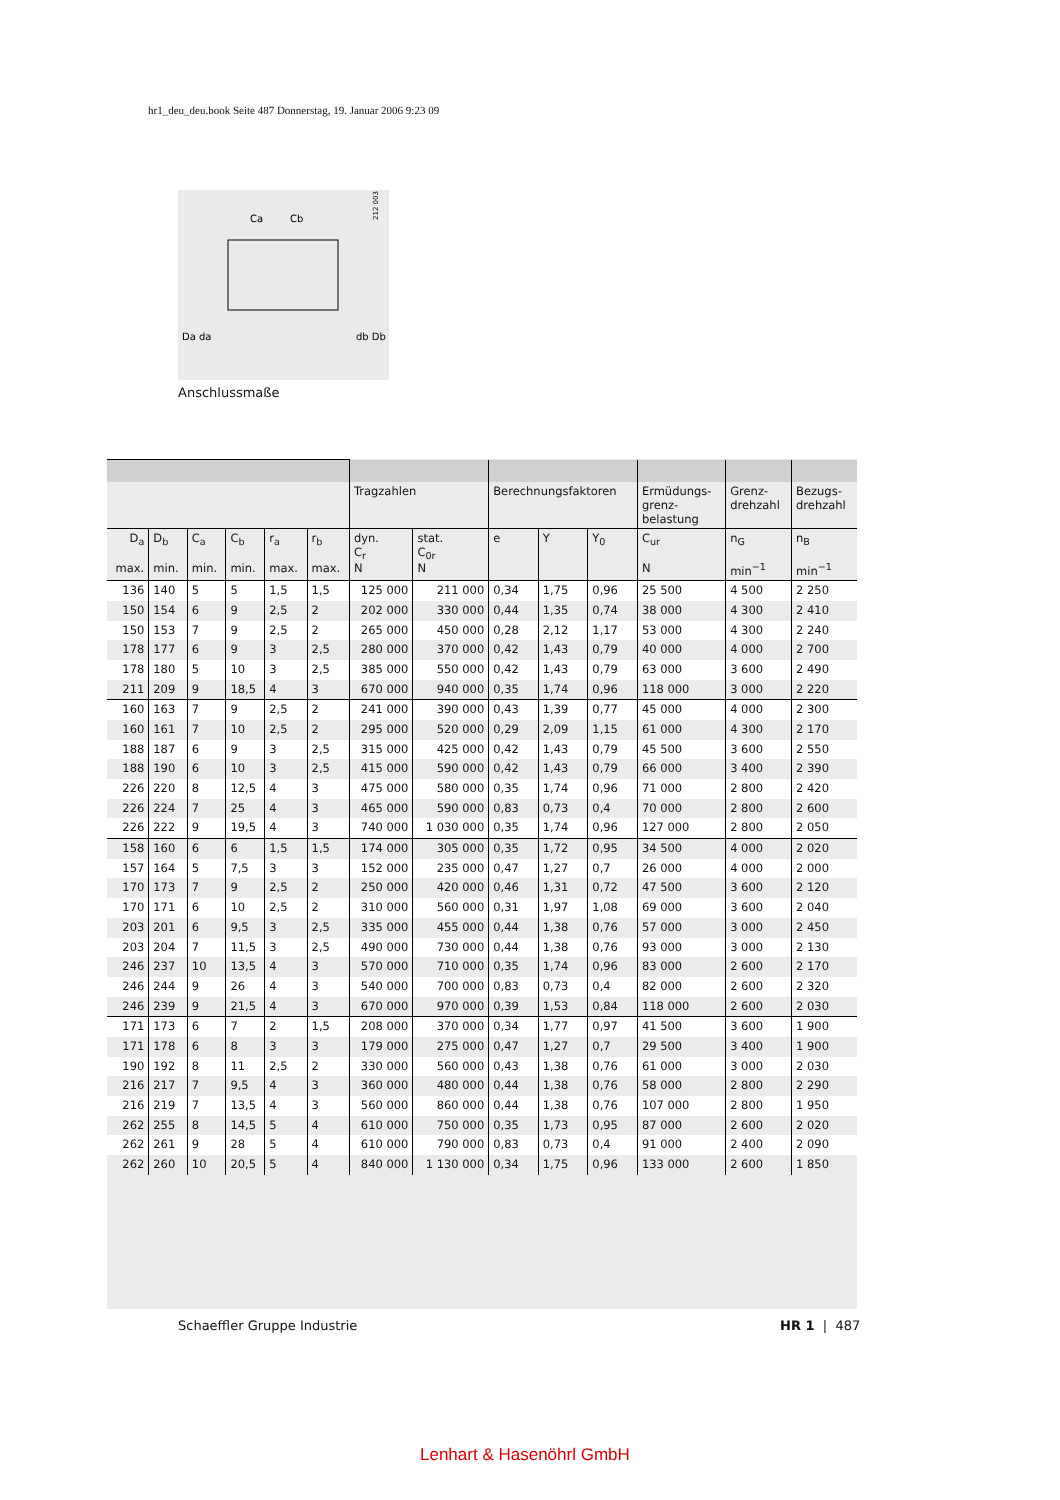hr1_deu_deu.book Seite 487 Donnerstag, 19. Januar 2006 9:23 09
Ca
Cb
Da da
db Db
212 003
Anschlussmaße
| | | | | | | Tragzahlen | | Berechnungsfaktoren | | | Ermüdungs- grenz- belastung | Grenz- drehzahl | Bezugs- drehzahl |
| --- | --- | --- | --- | --- | --- | --- | --- | --- | --- | --- | --- | --- | --- |
| D<sub>a</sub> max. | D<sub>b</sub> min. | C<sub>a</sub> min. | C<sub>b</sub> min. | r<sub>a</sub> max. | r<sub>b</sub> max. | dyn. C<sub>r</sub> N | stat. C<sub>0r</sub> N | e | Y | Y<sub>0</sub> | C<sub>ur</sub> N | n<sub>G</sub> min<sup>−1</sup> | n<sub>B</sub> min<sup>−1</sup> |
| 136 | 140 | 5 | 5 | 1,5 | 1,5 | 125 000 | 211 000 | 0,34 | 1,75 | 0,96 | 25 500 | 4 500 | 2 250 |
| 150 | 154 | 6 | 9 | 2,5 | 2 | 202 000 | 330 000 | 0,44 | 1,35 | 0,74 | 38 000 | 4 300 | 2 410 |
| 150 | 153 | 7 | 9 | 2,5 | 2 | 265 000 | 450 000 | 0,28 | 2,12 | 1,17 | 53 000 | 4 300 | 2 240 |
| 178 | 177 | 6 | 9 | 3 | 2,5 | 280 000 | 370 000 | 0,42 | 1,43 | 0,79 | 40 000 | 4 000 | 2 700 |
| 178 | 180 | 5 | 10 | 3 | 2,5 | 385 000 | 550 000 | 0,42 | 1,43 | 0,79 | 63 000 | 3 600 | 2 490 |
| 211 | 209 | 9 | 18,5 | 4 | 3 | 670 000 | 940 000 | 0,35 | 1,74 | 0,96 | 118 000 | 3 000 | 2 220 |
| 160 | 163 | 7 | 9 | 2,5 | 2 | 241 000 | 390 000 | 0,43 | 1,39 | 0,77 | 45 000 | 4 000 | 2 300 |
| 160 | 161 | 7 | 10 | 2,5 | 2 | 295 000 | 520 000 | 0,29 | 2,09 | 1,15 | 61 000 | 4 300 | 2 170 |
| 188 | 187 | 6 | 9 | 3 | 2,5 | 315 000 | 425 000 | 0,42 | 1,43 | 0,79 | 45 500 | 3 600 | 2 550 |
| 188 | 190 | 6 | 10 | 3 | 2,5 | 415 000 | 590 000 | 0,42 | 1,43 | 0,79 | 66 000 | 3 400 | 2 390 |
| 226 | 220 | 8 | 12,5 | 4 | 3 | 475 000 | 580 000 | 0,35 | 1,74 | 0,96 | 71 000 | 2 800 | 2 420 |
| 226 | 224 | 7 | 25 | 4 | 3 | 465 000 | 590 000 | 0,83 | 0,73 | 0,4 | 70 000 | 2 800 | 2 600 |
| 226 | 222 | 9 | 19,5 | 4 | 3 | 740 000 | 1 030 000 | 0,35 | 1,74 | 0,96 | 127 000 | 2 800 | 2 050 |
| 158 | 160 | 6 | 6 | 1,5 | 1,5 | 174 000 | 305 000 | 0,35 | 1,72 | 0,95 | 34 500 | 4 000 | 2 020 |
| 157 | 164 | 5 | 7,5 | 3 | 3 | 152 000 | 235 000 | 0,47 | 1,27 | 0,7 | 26 000 | 4 000 | 2 000 |
| 170 | 173 | 7 | 9 | 2,5 | 2 | 250 000 | 420 000 | 0,46 | 1,31 | 0,72 | 47 500 | 3 600 | 2 120 |
| 170 | 171 | 6 | 10 | 2,5 | 2 | 310 000 | 560 000 | 0,31 | 1,97 | 1,08 | 69 000 | 3 600 | 2 040 |
| 203 | 201 | 6 | 9,5 | 3 | 2,5 | 335 000 | 455 000 | 0,44 | 1,38 | 0,76 | 57 000 | 3 000 | 2 450 |
| 203 | 204 | 7 | 11,5 | 3 | 2,5 | 490 000 | 730 000 | 0,44 | 1,38 | 0,76 | 93 000 | 3 000 | 2 130 |
| 246 | 237 | 10 | 13,5 | 4 | 3 | 570 000 | 710 000 | 0,35 | 1,74 | 0,96 | 83 000 | 2 600 | 2 170 |
| 246 | 244 | 9 | 26 | 4 | 3 | 540 000 | 700 000 | 0,83 | 0,73 | 0,4 | 82 000 | 2 600 | 2 320 |
| 246 | 239 | 9 | 21,5 | 4 | 3 | 670 000 | 970 000 | 0,39 | 1,53 | 0,84 | 118 000 | 2 600 | 2 030 |
| 171 | 173 | 6 | 7 | 2 | 1,5 | 208 000 | 370 000 | 0,34 | 1,77 | 0,97 | 41 500 | 3 600 | 1 900 |
| 171 | 178 | 6 | 8 | 3 | 3 | 179 000 | 275 000 | 0,47 | 1,27 | 0,7 | 29 500 | 3 400 | 1 900 |
| 190 | 192 | 8 | 11 | 2,5 | 2 | 330 000 | 560 000 | 0,43 | 1,38 | 0,76 | 61 000 | 3 000 | 2 030 |
| 216 | 217 | 7 | 9,5 | 4 | 3 | 360 000 | 480 000 | 0,44 | 1,38 | 0,76 | 58 000 | 2 800 | 2 290 |
| 216 | 219 | 7 | 13,5 | 4 | 3 | 560 000 | 860 000 | 0,44 | 1,38 | 0,76 | 107 000 | 2 800 | 1 950 |
| 262 | 255 | 8 | 14,5 | 5 | 4 | 610 000 | 750 000 | 0,35 | 1,73 | 0,95 | 87 000 | 2 600 | 2 020 |
| 262 | 261 | 9 | 28 | 5 | 4 | 610 000 | 790 000 | 0,83 | 0,73 | 0,4 | 91 000 | 2 400 | 2 090 |
| 262 | 260 | 10 | 20,5 | 5 | 4 | 840 000 | 1 130 000 | 0,34 | 1,75 | 0,96 | 133 000 | 2 600 | 1 850 |
Schaeffler Gruppe Industrie HR 1 | 487
Lenhart & Hasenöhrl GmbH